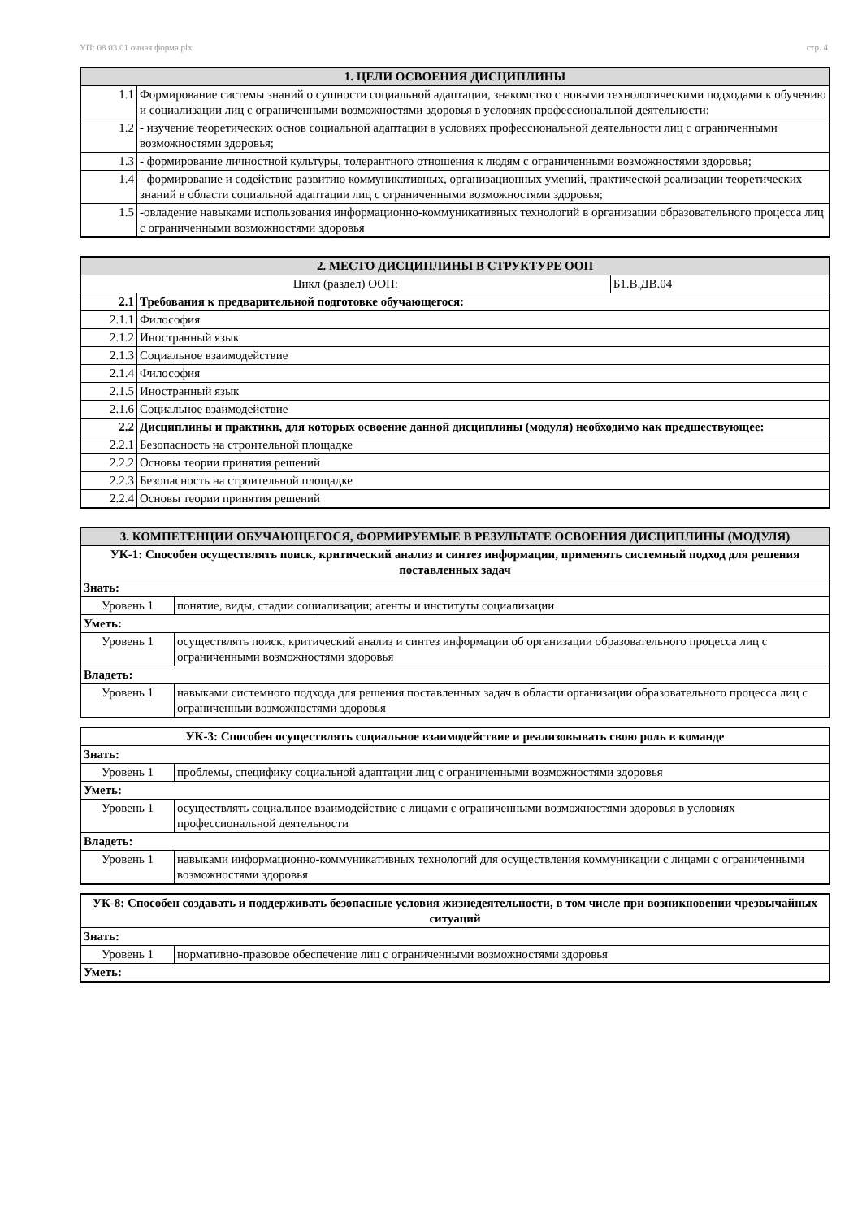УП: 08.03.01 очная форма.plx стр. 4
| 1. ЦЕЛИ ОСВОЕНИЯ ДИСЦИПЛИНЫ | |
| --- | --- |
| 1.1 | Формирование системы знаний о сущности социальной адаптации, знакомство с новыми технологическими подходами к обучению и социализации лиц с ограниченными возможностями здоровья в условиях профессиональной деятельности: |
| 1.2 | - изучение теоретических основ социальной адаптации в условиях профессиональной деятельности лиц с ограниченными возможностями здоровья; |
| 1.3 | - формирование личностной культуры, толерантного отношения к людям с ограниченными возможностями здоровья; |
| 1.4 | - формирование и содействие развитию коммуникативных, организационных умений, практической реализации теоретических знаний в области социальной адаптации лиц с ограниченными возможностями здоровья; |
| 1.5 | -овладение навыками использования информационно-коммуникативных технологий в организации образовательного процесса лиц с ограниченными возможностями здоровья |
| 2. МЕСТО ДИСЦИПЛИНЫ В СТРУКТУРЕ ООП | | |
| --- | --- | --- |
| Цикл (раздел) ООП: | | Б1.В.ДВ.04 |
| 2.1 | Требования к предварительной подготовке обучающегося: | |
| 2.1.1 | Философия | |
| 2.1.2 | Иностранный язык | |
| 2.1.3 | Социальное взаимодействие | |
| 2.1.4 | Философия | |
| 2.1.5 | Иностранный язык | |
| 2.1.6 | Социальное взаимодействие | |
| 2.2 | Дисциплины и практики, для которых освоение данной дисциплины (модуля) необходимо как предшествующее: | |
| 2.2.1 | Безопасность на строительной площадке | |
| 2.2.2 | Основы теории принятия решений | |
| 2.2.3 | Безопасность на строительной площадке | |
| 2.2.4 | Основы теории принятия решений | |
| 3. КОМПЕТЕНЦИИ ОБУЧАЮЩЕГОСЯ, ФОРМИРУЕМЫЕ В РЕЗУЛЬТАТЕ ОСВОЕНИЯ ДИСЦИПЛИНЫ (МОДУЛЯ) | |
| --- | --- |
| УК-1: Способен осуществлять поиск, критический анализ и синтез информации, применять системный подход для решения поставленных задач | |
| Знать: | |
| Уровень 1 | понятие, виды, стадии социализации; агенты и институты социализации |
| Уметь: | |
| Уровень 1 | осуществлять поиск, критический анализ и синтез информации об организации образовательного процесса лиц с ограниченными возможностями здоровья |
| Владеть: | |
| Уровень 1 | навыками системного подхода для решения поставленных задач в области организации образовательного процесса лиц с ограниченныи возможностями здоровья |
| УК-3: Способен осуществлять социальное взаимодействие и реализовывать свою роль в команде | |
| Знать: | |
| Уровень 1 | проблемы, специфику социальной адаптации лиц с ограниченными возможностями здоровья |
| Уметь: | |
| Уровень 1 | осуществлять социальное взаимодействие с лицами с ограниченными возможностями здоровья в условиях профессиональной деятельности |
| Владеть: | |
| Уровень 1 | навыками информационно-коммуникативных технологий для осуществления коммуникации с лицами с ограниченными возможностями здоровья |
| УК-8: Способен создавать и поддерживать безопасные условия жизнедеятельности, в том числе при возникновении чрезвычайных ситуаций | |
| Знать: | |
| Уровень 1 | нормативно-правовое обеспечение лиц с ограниченными возможностями здоровья |
| Уметь: | |